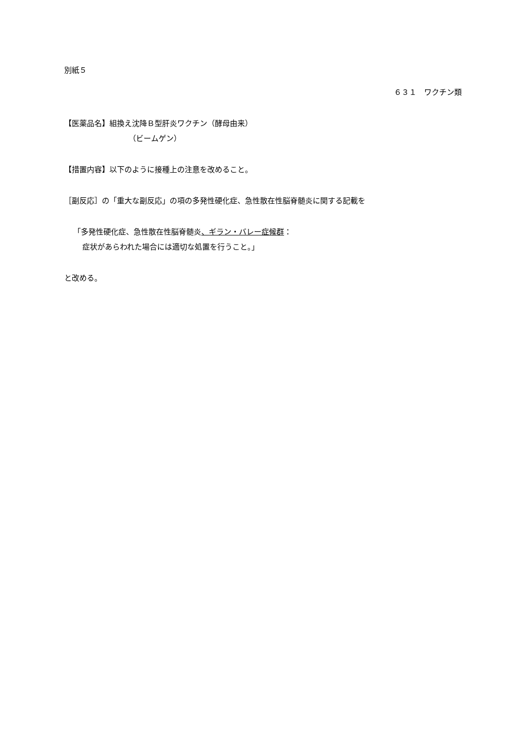別紙５
６３１　ワクチン類
【医薬品名】組換え沈降Ｂ型肝炎ワクチン（酵母由来）
（ビームゲン）
【措置内容】以下のように接種上の注意を改めること。
［副反応］の「重大な副反応」の項の多発性硬化症、急性散在性脳脊髄炎に関する記載を
「多発性硬化症、急性散在性脳脊髄炎、ギラン・バレー症候群：
症状があらわれた場合には適切な処置を行うこと。」
と改める。